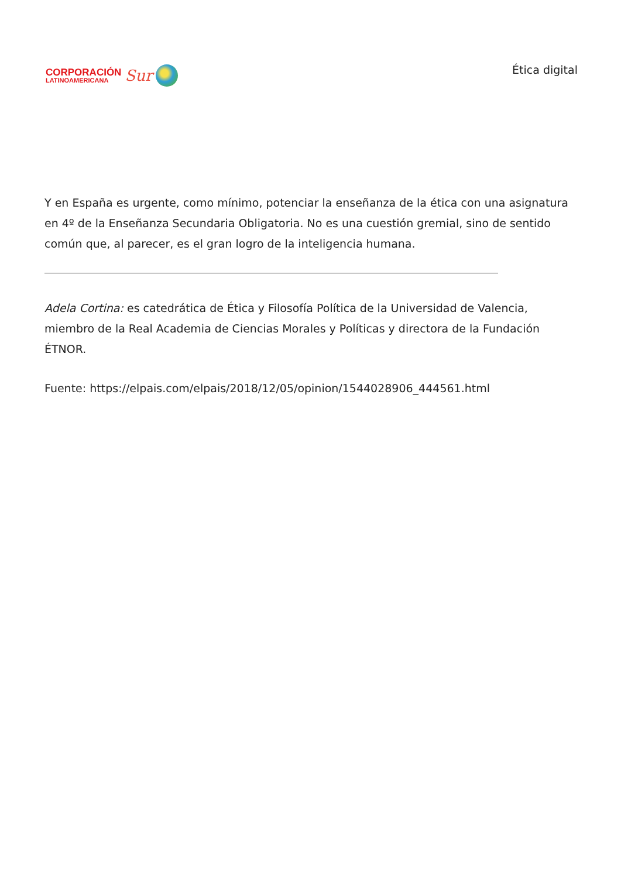CORPORACIÓN
LATINOAMERICANA
Sur
Ética digital
Y en España es urgente, como mínimo, potenciar la enseñanza de la ética con una asignatura en 4º de la Enseñanza Secundaria Obligatoria. No es una cuestión gremial, sino de sentido común que, al parecer, es el gran logro de la inteligencia humana.
Adela Cortina: es catedrática de Ética y Filosofía Política de la Universidad de Valencia, miembro de la Real Academia de Ciencias Morales y Políticas y directora de la Fundación ÉTNOR.
Fuente: https://elpais.com/elpais/2018/12/05/opinion/1544028906_444561.html